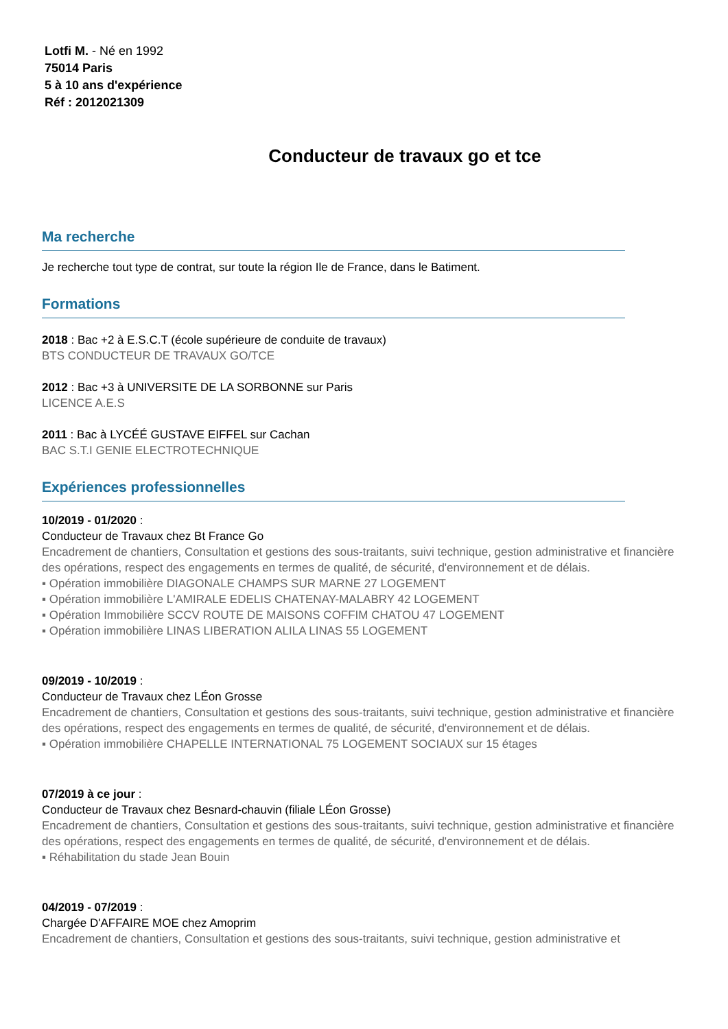Lotfi M. - Né en 1992
75014 Paris
5 à 10 ans d'expérience
Réf : 2012021309
Conducteur de travaux go et tce
Ma recherche
Je recherche tout type de contrat, sur toute la région Ile de France, dans le Batiment.
Formations
2018 : Bac +2 à E.S.C.T (école supérieure de conduite de travaux)
BTS CONDUCTEUR DE TRAVAUX GO/TCE
2012 : Bac +3 à UNIVERSITE DE LA SORBONNE sur Paris
LICENCE A.E.S
2011 : Bac à LYCÉÉ GUSTAVE EIFFEL sur Cachan
BAC S.T.I GENIE ELECTROTECHNIQUE
Expériences professionnelles
10/2019 - 01/2020 :
Conducteur de Travaux chez Bt France Go
Encadrement de chantiers, Consultation et gestions des sous-traitants, suivi technique, gestion administrative et financière des opérations, respect des engagements en termes de qualité, de sécurité, d'environnement et de délais.
▪ Opération immobilière DIAGONALE CHAMPS SUR MARNE 27 LOGEMENT
▪ Opération immobilière L'AMIRALE EDELIS CHATENAY-MALABRY 42 LOGEMENT
▪ Opération Immobilière SCCV ROUTE DE MAISONS COFFIM CHATOU 47 LOGEMENT
▪ Opération immobilière LINAS LIBERATION ALILA LINAS 55 LOGEMENT
09/2019 - 10/2019 :
Conducteur de Travaux chez LÉon Grosse
Encadrement de chantiers, Consultation et gestions des sous-traitants, suivi technique, gestion administrative et financière des opérations, respect des engagements en termes de qualité, de sécurité, d'environnement et de délais.
▪ Opération immobilière CHAPELLE INTERNATIONAL 75 LOGEMENT SOCIAUX sur 15 étages
07/2019 à ce jour :
Conducteur de Travaux chez Besnard-chauvin (filiale LÉon Grosse)
Encadrement de chantiers, Consultation et gestions des sous-traitants, suivi technique, gestion administrative et financière des opérations, respect des engagements en termes de qualité, de sécurité, d'environnement et de délais.
▪ Réhabilitation du stade Jean Bouin
04/2019 - 07/2019 :
Chargée D'AFFAIRE MOE chez Amoprim
Encadrement de chantiers, Consultation et gestions des sous-traitants, suivi technique, gestion administrative et